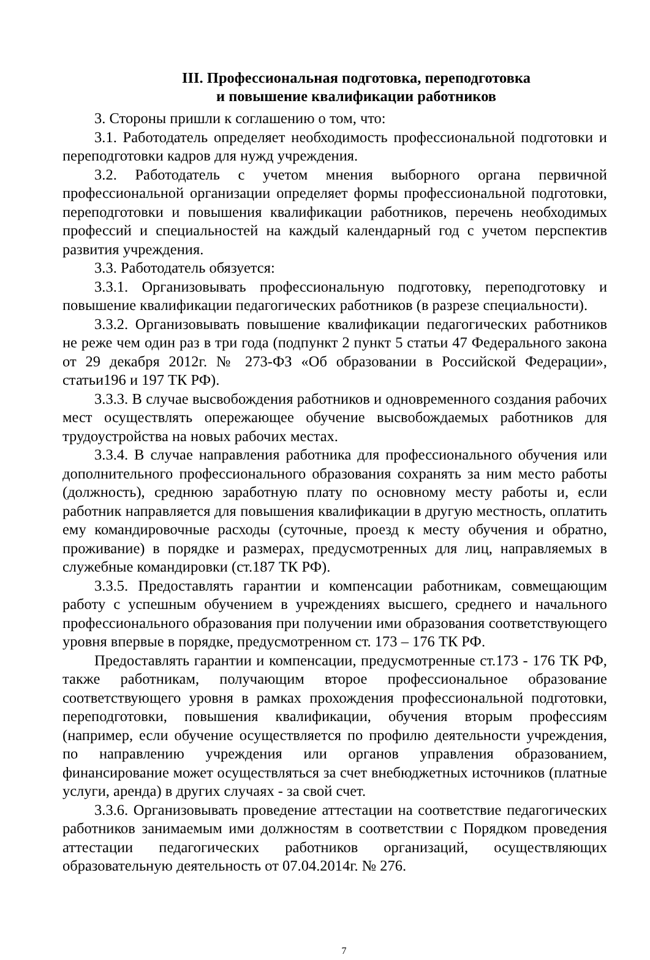III. Профессиональная подготовка, переподготовка
и повышение квалификации работников
3. Стороны пришли к соглашению о том, что:
3.1. Работодатель определяет необходимость профессиональной подготовки и переподготовки кадров для нужд учреждения.
3.2. Работодатель с учетом мнения выборного органа первичной профессиональной организации определяет формы профессиональной подготовки, переподготовки и повышения квалификации работников, перечень необходимых профессий и специальностей на каждый календарный год с учетом перспектив развития учреждения.
3.3. Работодатель обязуется:
3.3.1. Организовывать профессиональную подготовку, переподготовку и повышение квалификации педагогических работников (в разрезе специальности).
3.3.2. Организовывать повышение квалификации педагогических работников не реже чем один раз в три года (подпункт 2 пункт 5 статьи 47 Федерального закона от 29 декабря 2012г. № 273-ФЗ «Об образовании в Российской Федерации», статьи196 и 197 ТК РФ).
3.3.3. В случае высвобождения работников и одновременного создания рабочих мест осуществлять опережающее обучение высвобождаемых работников для трудоустройства на новых рабочих местах.
3.3.4. В случае направления работника для профессионального обучения или дополнительного профессионального образования сохранять за ним место работы (должность), среднюю заработную плату по основному месту работы и, если работник направляется для повышения квалификации в другую местность, оплатить ему командировочные расходы (суточные, проезд к месту обучения и обратно, проживание) в порядке и размерах, предусмотренных для лиц, направляемых в служебные командировки (ст.187 ТК РФ).
3.3.5. Предоставлять гарантии и компенсации работникам, совмещающим работу с успешным обучением в учреждениях высшего, среднего и начального профессионального образования при получении ими образования соответствующего уровня впервые в порядке, предусмотренном ст. 173 – 176 ТК РФ.
Предоставлять гарантии и компенсации, предусмотренные ст.173 - 176 ТК РФ, также работникам, получающим второе профессиональное образование соответствующего уровня в рамках прохождения профессиональной подготовки, переподготовки, повышения квалификации, обучения вторым профессиям (например, если обучение осуществляется по профилю деятельности учреждения, по направлению учреждения или органов управления образованием, финансирование может осуществляться за счет внебюджетных источников (платные услуги, аренда) в других случаях - за свой счет.
3.3.6. Организовывать проведение аттестации на соответствие педагогических работников занимаемым ими должностям в соответствии с Порядком проведения аттестации педагогических работников организаций, осуществляющих образовательную деятельность от 07.04.2014г. № 276.
7